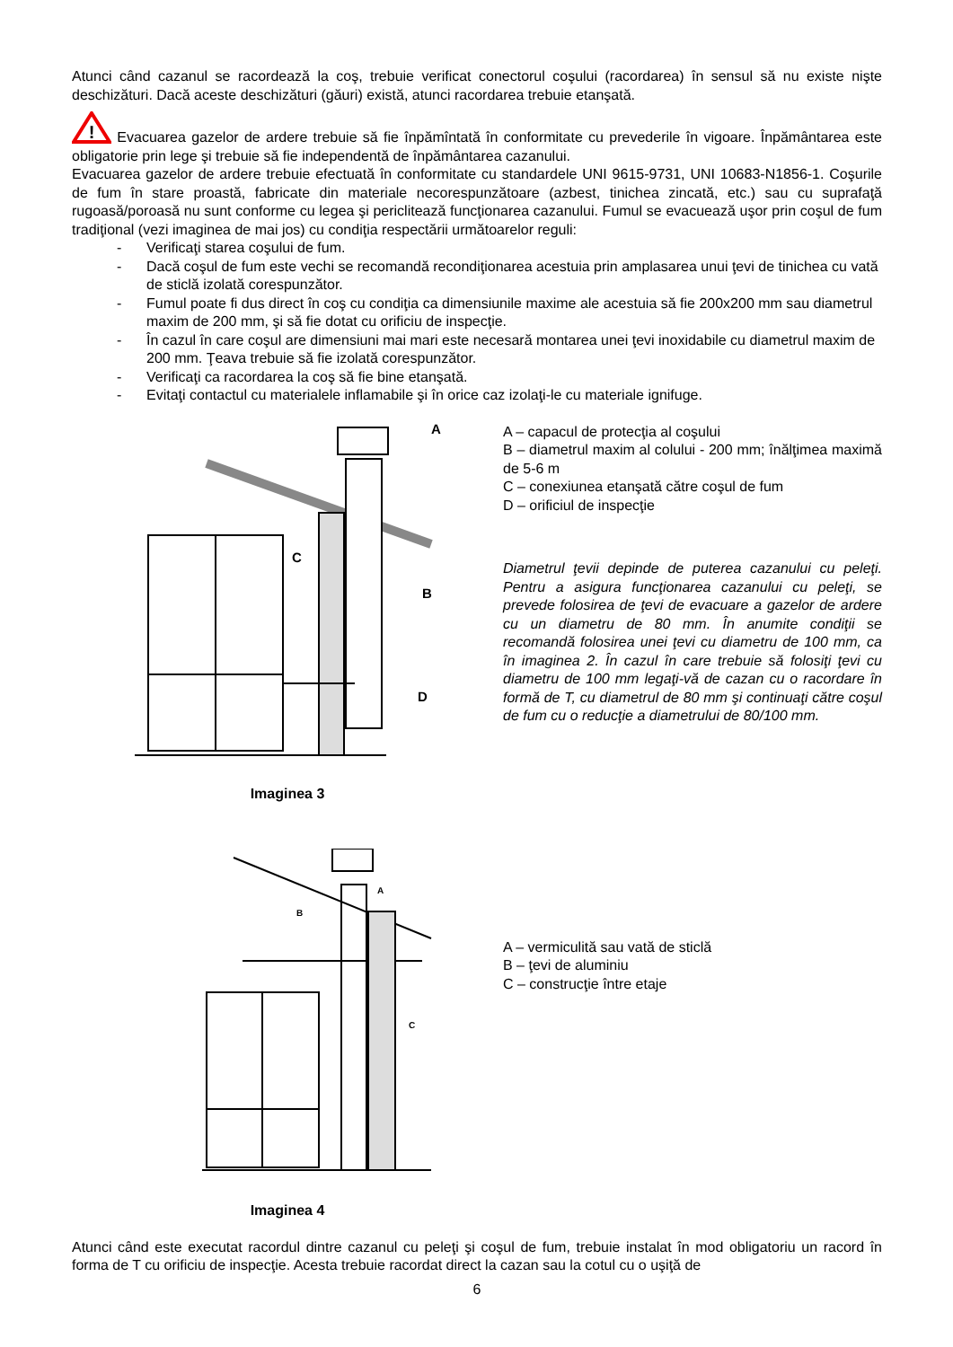Atunci când cazanul se racordează la coş, trebuie verificat conectorul coşului (racordarea) în sensul să nu existe nişte deschizături. Dacă aceste deschizături (găuri) există, atunci racordarea trebuie etanşată.
!
Evacuarea gazelor de ardere trebuie să fie înpămîntată în conformitate cu prevederile în vigoare. Înpământarea este obligatorie prin lege şi trebuie să fie independentă de înpământarea cazanului.
Evacuarea gazelor de ardere trebuie efectuată în conformitate cu standardele UNI 9615-9731, UNI 10683-N1856-1. Coşurile de fum în stare proastă, fabricate din materiale necorespunzătoare (azbest, tinichea zincată, etc.) sau cu suprafaţă rugoasă/poroasă nu sunt conforme cu legea şi periclitează funcţionarea cazanului. Fumul se evacuează uşor prin coşul de fum tradiţional (vezi imaginea de mai jos) cu condiţia respectării următoarelor reguli:
- Verificaţi starea coşului de fum.
- Dacă coşul de fum este vechi se recomandă recondiţionarea acestuia prin amplasarea unui ţevi de tinichea cu vată de sticlă izolată corespunzător.
- Fumul poate fi dus direct în coş cu condiţia ca dimensiunile maxime ale acestuia să fie 200x200 mm sau diametrul maxim de 200 mm, şi să fie dotat cu orificiu de inspecţie.
- În cazul în care coşul are dimensiuni mai mari este necesară montarea unei ţevi inoxidabile cu diametrul maxim de 200 mm. Ţeava trebuie să fie izolată corespunzător.
- Verificaţi ca racordarea la coş să fie bine etanşată.
- Evitaţi contactul cu materialele inflamabile şi în orice caz izolaţi-le cu materiale ignifuge.
A
C
B
D
Imaginea 3
A – capacul de protecţia al coşului
B – diametrul maxim al colului - 200 mm; înălţimea maximă de 5-6 m
C – conexiunea etanşată către coşul de fum
D – orificiul de inspecţie
Diametrul ţevii depinde de puterea cazanului cu peleţi. Pentru a asigura funcţionarea cazanului cu peleţi, se prevede folosirea de ţevi de evacuare a gazelor de ardere cu un diametru de 80 mm. În anumite condiţii se recomandă folosirea unei ţevi cu diametru de 100 mm, ca în imaginea 2. În cazul în care trebuie să folosiţi ţevi cu diametru de 100 mm legaţi-vă de cazan cu o racordare în formă de T, cu diametrul de 80 mm şi continuaţi către coşul de fum cu o reducţie a diametrului de 80/100 mm.
A
B
C
Imaginea 4
A – vermiculită sau vată de sticlă
B – ţevi de aluminiu
C – construcţie între etaje
Atunci când este executat racordul dintre cazanul cu peleţi şi coşul de fum, trebuie instalat în mod obligatoriu un racord în forma de T cu orificiu de inspecţie. Acesta trebuie racordat direct la cazan sau la cotul cu o uşiţă de
6